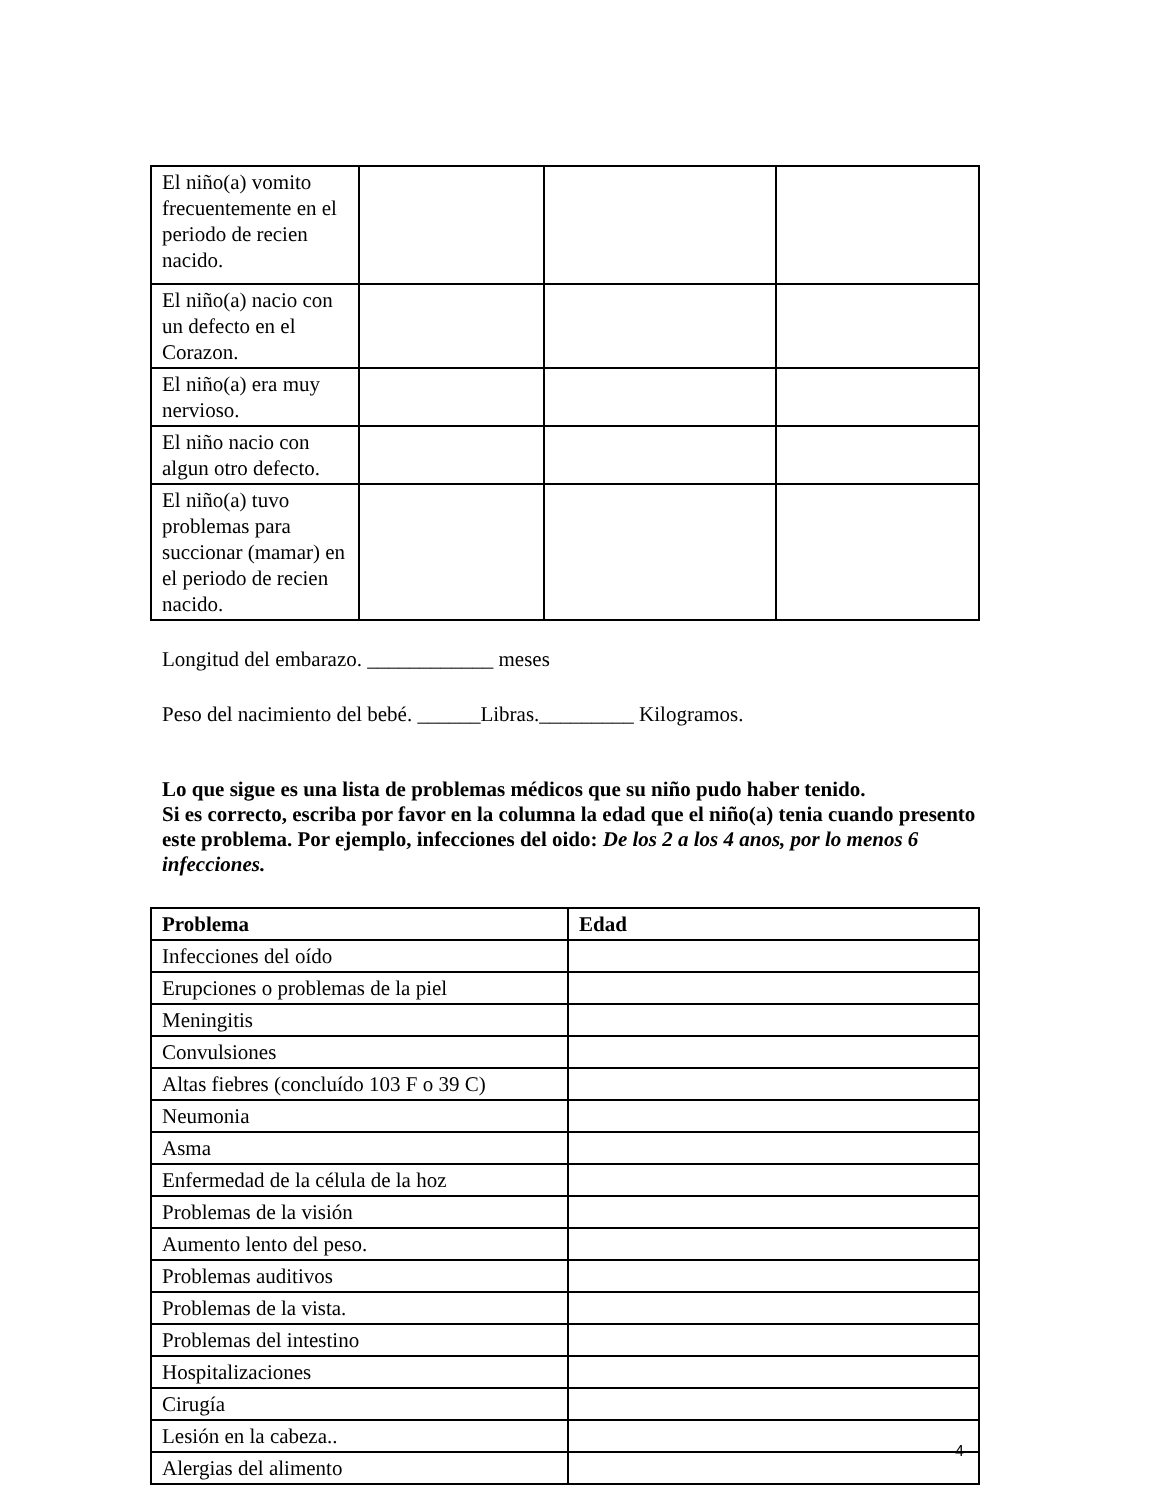| El niño(a) vomito frecuentemente en el periodo de recien nacido. | | | |
| El niño(a) nacio con un defecto en el Corazon. | | | |
| El niño(a) era muy nervioso. | | | |
| El niño nacio con algun otro defecto. | | | |
| El niño(a) tuvo problemas para succionar (mamar) en el periodo de recien nacido. | | | |
Longitud del embarazo. ____________ meses
Peso del nacimiento del bebé. ______Libras._________ Kilogramos.
Lo que sigue es una lista de problemas médicos que su niño pudo haber tenido.
Si es correcto, escriba por favor en la columna la edad que el niño(a) tenia cuando presento este problema. Por ejemplo, infecciones del oido: De los 2 a los 4 anos, por lo menos 6 infecciones.
| Problema | Edad |
| --- | --- |
| Infecciones del oído | |
| Erupciones o problemas de la piel | |
| Meningitis | |
| Convulsiones | |
| Altas fiebres (concluído 103 F o 39 C) | |
| Neumonia | |
| Asma | |
| Enfermedad de la célula de la hoz | |
| Problemas de la visión | |
| Aumento lento del peso. | |
| Problemas auditivos | |
| Problemas de la vista. | |
| Problemas del intestino | |
| Hospitalizaciones | |
| Cirugía | |
| Lesión en la cabeza.. | |
| Alergias del alimento | |
4